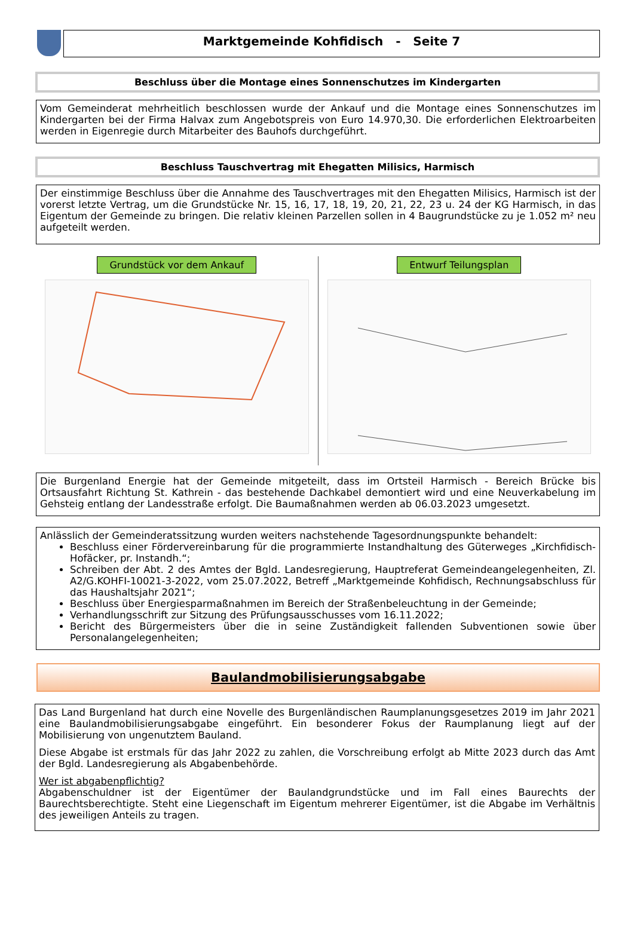Marktgemeinde Kohfidisch - Seite 7
Beschluss über die Montage eines Sonnenschutzes im Kindergarten
Vom Gemeinderat mehrheitlich beschlossen wurde der Ankauf und die Montage eines Sonnenschutzes im Kindergarten bei der Firma Halvax zum Angebotspreis von Euro 14.970,30. Die erforderlichen Elektroarbeiten werden in Eigenregie durch Mitarbeiter des Bauhofs durchgeführt.
Beschluss Tauschvertrag mit Ehegatten Milisics, Harmisch
Der einstimmige Beschluss über die Annahme des Tauschvertrages mit den Ehegatten Milisics, Harmisch ist der vorerst letzte Vertrag, um die Grundstücke Nr. 15, 16, 17, 18, 19, 20, 21, 22, 23 u. 24 der KG Harmisch, in das Eigentum der Gemeinde zu bringen. Die relativ kleinen Parzellen sollen in 4 Baugrundstücke zu je 1.052 m² neu aufgeteilt werden.
Grundstück vor dem Ankauf Entwurf Teilungsplan
Die Burgenland Energie hat der Gemeinde mitgeteilt, dass im Ortsteil Harmisch - Bereich Brücke bis Ortsausfahrt Richtung St. Kathrein - das bestehende Dachkabel demontiert wird und eine Neuverkabelung im Gehsteig entlang der Landesstraße erfolgt. Die Baumaßnahmen werden ab 06.03.2023 umgesetzt.
Anlässlich der Gemeinderatssitzung wurden weiters nachstehende Tagesordnungspunkte behandelt:
Beschluss einer Fördervereinbarung für die programmierte Instandhaltung des Güterweges „Kirchfidisch-Hofäcker, pr. Instandh.“;
Schreiben der Abt. 2 des Amtes der Bgld. Landesregierung, Hauptreferat Gemeindeangelegenheiten, Zl. A2/G.KOHFI-10021-3-2022, vom 25.07.2022, Betreff „Marktgemeinde Kohfidisch, Rechnungsabschluss für das Haushaltsjahr 2021“;
Beschluss über Energiesparmaßnahmen im Bereich der Straßenbeleuchtung in der Gemeinde;
Verhandlungsschrift zur Sitzung des Prüfungsausschusses vom 16.11.2022;
Bericht des Bürgermeisters über die in seine Zuständigkeit fallenden Subventionen sowie über Personalangelegenheiten;
Baulandmobilisierungsabgabe
Das Land Burgenland hat durch eine Novelle des Burgenländischen Raumplanungsgesetzes 2019 im Jahr 2021 eine Baulandmobilisierungsabgabe eingeführt. Ein besonderer Fokus der Raumplanung liegt auf der Mobilisierung von ungenutztem Bauland.
Diese Abgabe ist erstmals für das Jahr 2022 zu zahlen, die Vorschreibung erfolgt ab Mitte 2023 durch das Amt der Bgld. Landesregierung als Abgabenbehörde.
Wer ist abgabenpflichtig?
Abgabenschuldner ist der Eigentümer der Baulandgrundstücke und im Fall eines Baurechts der Baurechtsberechtigte. Steht eine Liegenschaft im Eigentum mehrerer Eigentümer, ist die Abgabe im Verhältnis des jeweiligen Anteils zu tragen.